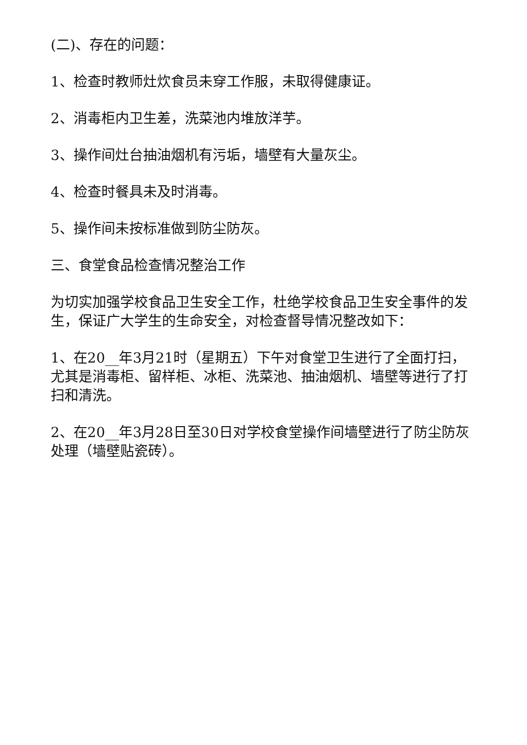(二)、存在的问题：
1、检查时教师灶炊食员未穿工作服，未取得健康证。
2、消毒柜内卫生差，洗菜池内堆放洋芋。
3、操作间灶台抽油烟机有污垢，墙壁有大量灰尘。
4、检查时餐具未及时消毒。
5、操作间未按标准做到防尘防灰。
三、食堂食品检查情况整治工作
为切实加强学校食品卫生安全工作，杜绝学校食品卫生安全事件的发生，保证广大学生的生命安全，对检查督导情况整改如下：
1、在20__年3月21时（星期五）下午对食堂卫生进行了全面打扫，尤其是消毒柜、留样柜、冰柜、洗菜池、抽油烟机、墙壁等进行了打扫和清洗。
2、在20__年3月28日至30日对学校食堂操作间墙壁进行了防尘防灰处理（墙壁贴瓷砖）。